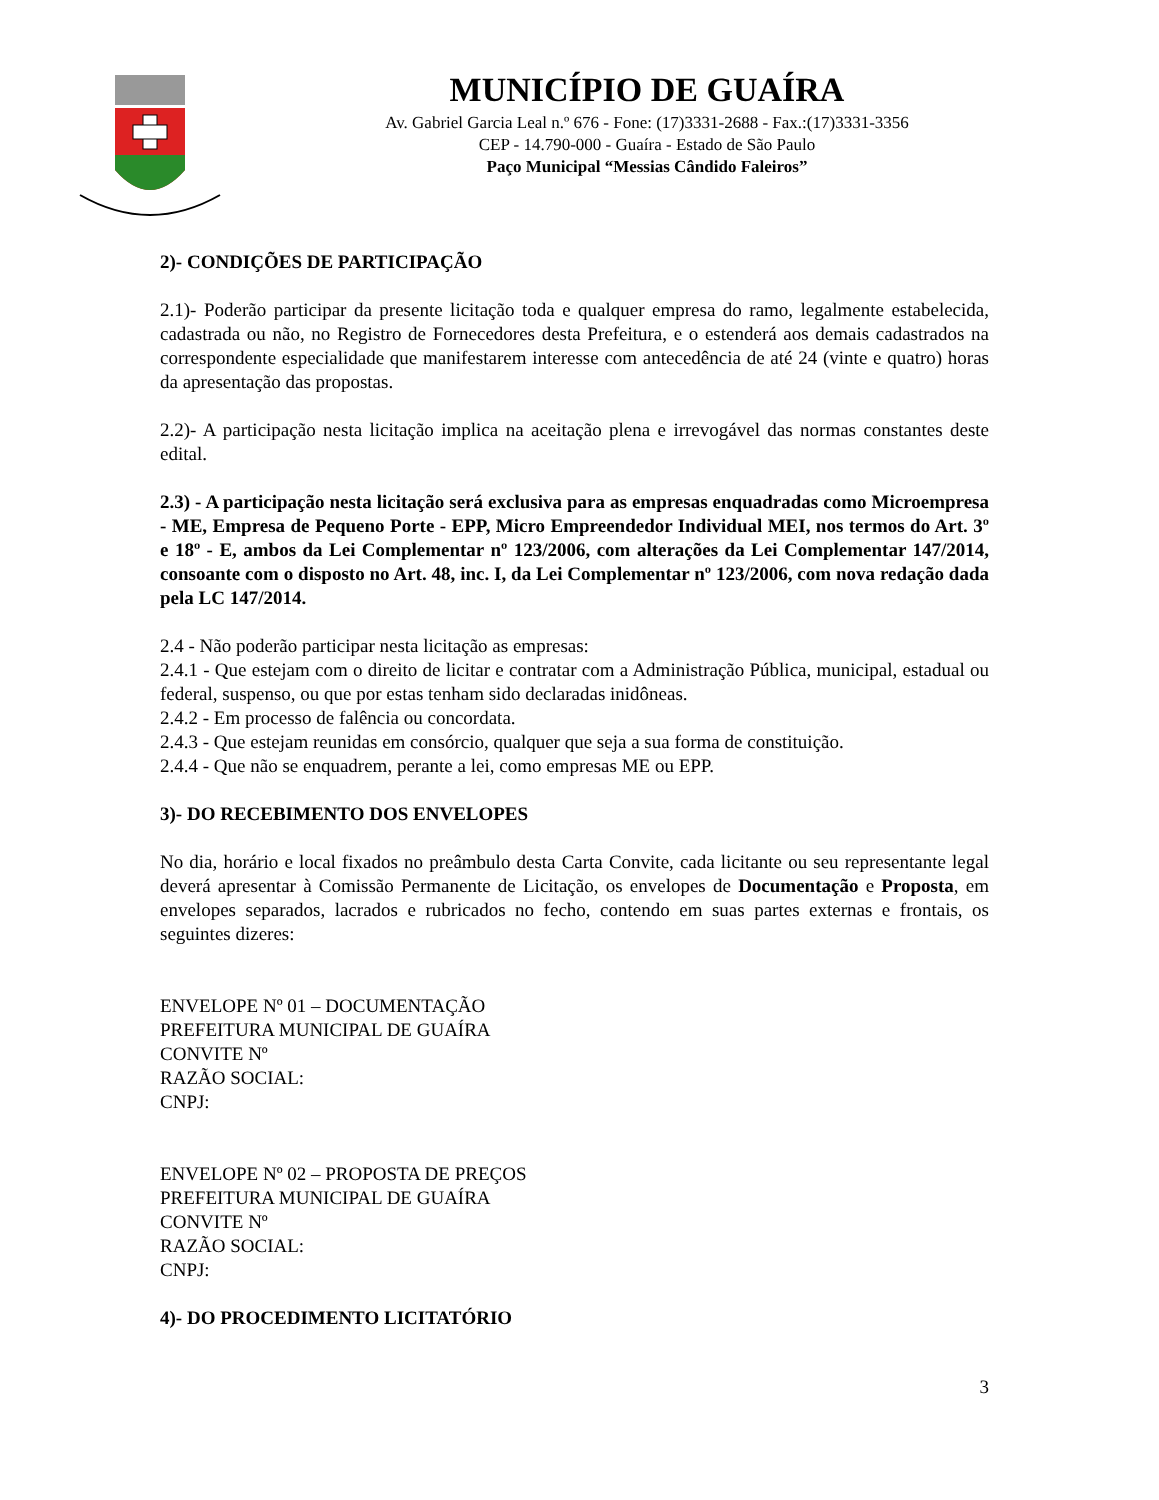MUNICÍPIO DE GUAÍRA
Av. Gabriel Garcia Leal n.º 676 - Fone: (17)3331-2688 - Fax.:(17)3331-3356
CEP - 14.790-000 - Guaíra - Estado de São Paulo
Paço Municipal “Messias Cândido Faleiros”
2)- CONDIÇÕES DE PARTICIPAÇÃO
2.1)- Poderão participar da presente licitação toda e qualquer empresa do ramo, legalmente estabelecida, cadastrada ou não, no Registro de Fornecedores desta Prefeitura, e o estenderá aos demais cadastrados na correspondente especialidade que manifestarem interesse com antecedência de até 24 (vinte e quatro) horas da apresentação das propostas.
2.2)- A participação nesta licitação implica na aceitação plena e irrevogável das normas constantes deste edital.
2.3) - A participação nesta licitação será exclusiva para as empresas enquadradas como Microempresa - ME, Empresa de Pequeno Porte - EPP, Micro Empreendedor Individual MEI, nos termos do Art. 3º e 18º - E, ambos da Lei Complementar nº 123/2006, com alterações da Lei Complementar 147/2014, consoante com o disposto no Art. 48, inc. I, da Lei Complementar nº 123/2006, com nova redação dada pela LC 147/2014.
2.4 - Não poderão participar nesta licitação as empresas:
2.4.1 - Que estejam com o direito de licitar e contratar com a Administração Pública, municipal, estadual ou federal, suspenso, ou que por estas tenham sido declaradas inidôneas.
2.4.2 - Em processo de falência ou concordata.
2.4.3 - Que estejam reunidas em consórcio, qualquer que seja a sua forma de constituição.
2.4.4 - Que não se enquadrem, perante a lei, como empresas ME ou EPP.
3)- DO RECEBIMENTO DOS ENVELOPES
No dia, horário e local fixados no preâmbulo desta Carta Convite, cada licitante ou seu representante legal deverá apresentar à Comissão Permanente de Licitação, os envelopes de Documentação e Proposta, em envelopes separados, lacrados e rubricados no fecho, contendo em suas partes externas e frontais, os seguintes dizeres:
ENVELOPE Nº 01 – DOCUMENTAÇÃO
PREFEITURA MUNICIPAL DE GUAÍRA
CONVITE Nº
RAZÃO SOCIAL:
CNPJ:
ENVELOPE Nº 02 – PROPOSTA DE PREÇOS
PREFEITURA MUNICIPAL DE GUAÍRA
CONVITE Nº
RAZÃO SOCIAL:
CNPJ:
4)- DO PROCEDIMENTO LICITATÓRIO
3